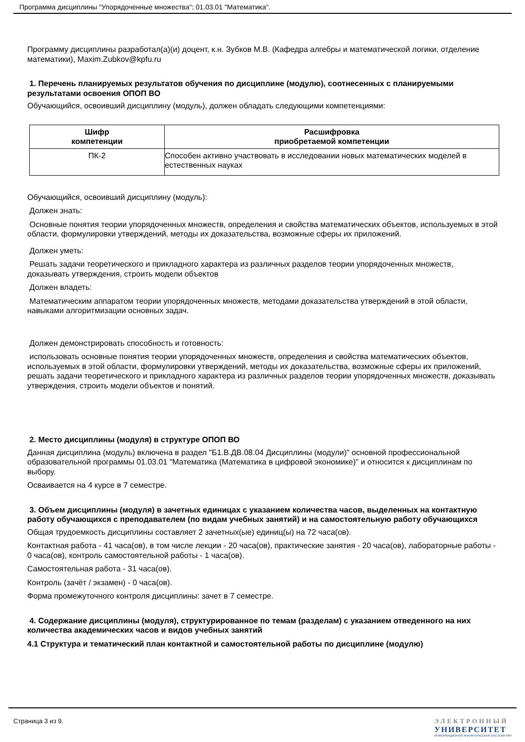Программа дисциплины "Упорядоченные множества"; 01.03.01 "Математика".
Программу дисциплины разработал(а)(и) доцент, к.н. Зубков М.В. (Кафедра алгебры и математической логики, отделение математики), Maxim.Zubkov@kpfu.ru
1. Перечень планируемых результатов обучения по дисциплине (модулю), соотнесенных с планируемыми результатами освоения ОПОП ВО
Обучающийся, освоивший дисциплину (модуль), должен обладать следующими компетенциями:
| Шифр компетенции | Расшифровка приобретаемой компетенции |
| --- | --- |
| ПК-2 | Способен активно участвовать в исследовании новых математических моделей в естественных науках |
Обучающийся, освоивший дисциплину (модуль):
Должен знать:
Основные понятия теории упорядоченных множеств, определения и свойства математических объектов, используемых в этой области, формулировки утверждений, методы их доказательства, возможные сферы их приложений.
Должен уметь:
Решать задачи теоретического и прикладного характера из различных разделов теории упорядоченных множеств, доказывать утверждения, строить модели объектов
Должен владеть:
Математическим аппаратом теории упорядоченных множеств, методами доказательства утверждений в этой области, навыками алгоритмизации основных задач.
Должен демонстрировать способность и готовность:
использовать основные понятия теории упорядоченных множеств, определения и свойства математических объектов, используемых в этой области, формулировки утверждений, методы их доказательства, возможные сферы их приложений, решать задачи теоретического и прикладного характера из различных разделов теории упорядоченных множеств, доказывать утверждения, строить модели объектов и понятий.
2. Место дисциплины (модуля) в структуре ОПОП ВО
Данная дисциплина (модуль) включена в раздел "Б1.В.ДВ.08.04 Дисциплины (модули)" основной профессиональной образовательной программы 01.03.01 "Математика (Математика в цифровой экономике)" и относится к дисциплинам по выбору.
Осваивается на 4 курсе в 7 семестре.
3. Объем дисциплины (модуля) в зачетных единицах с указанием количества часов, выделенных на контактную работу обучающихся с преподавателем (по видам учебных занятий) и на самостоятельную работу обучающихся
Общая трудоемкость дисциплины составляет 2 зачетных(ые) единиц(ы) на 72 часа(ов).
Контактная работа - 41 часа(ов), в том числе лекции - 20 часа(ов), практические занятия - 20 часа(ов), лабораторные работы - 0 часа(ов), контроль самостоятельной работы - 1 часа(ов).
Самостоятельная работа - 31 часа(ов).
Контроль (зачёт / экзамен) - 0 часа(ов).
Форма промежуточного контроля дисциплины: зачет в 7 семестре.
4. Содержание дисциплины (модуля), структурированное по темам (разделам) с указанием отведенного на них количества академических часов и видов учебных занятий
4.1 Структура и тематический план контактной и самостоятельной работы по дисциплине (модулю)
Страница 3 из 9. ЭЛЕКТРОННЫЙ
УНИВЕРСИТЕТ
ИНФОРМАЦИОННО АНАЛИТИЧЕСКАЯ СИСТЕМА КФУ